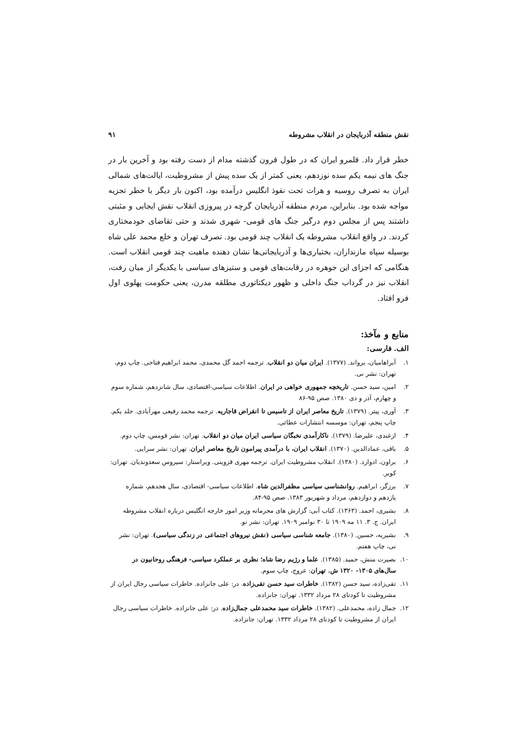نقش منطقه آذربایجان در انقلاب مشروطه ۹۱
خطر قرار داد. قلمرو ایران که در طول قرون گذشته مدام از دست رفته بود و آخرین بار در جنگ های نیمه یکم سده نوزدهم، یعنی کمتر از یک سده پیش از مشروطیت، ایالت‌های شمالی ایران به تصرف روسیه و هرات تحت نفوذ انگلیس درآمده بود، اکنون بار دیگر با خطر تجزیه مواجه شده بود. بنابراین، مردم منطقه آذربایجان گرچه در پیروزی انقلاب نقش ایجابی و مثبتی داشتند پس از مجلس دوم درگیر جنگ های قومی- شهری شدند و حتی تقاضای خودمختاری کردند. در واقع انقلاب مشروطه یک انقلاب چند قومی بود. تصرف تهران و خلع محمد علی شاه بوسیله سپاه مازنداران، بختیاری‌ها و آذربایجانی‌ها نشان دهنده ماهیت چند قومی انقلاب است. هنگامی که اجزای این جوهره در رقابت‌های قومی و ستیزهای سیاسی با یکدیگر از میان رفت، انقلاب نیز در گرداب جنگ داخلی و ظهور دیکتاتوری مطلقه مدرن، یعنی حکومت پهلوی اول فرو افتاد.
منابع و مآخذ:
الف. فارسی:
۱. آبراهامیان، یرواند. (۱۳۷۷). ایران میان دو انقلاب. ترجمه احمد گل محمدی، محمد ابراهیم فتاحی. چاپ دوم، تهران: نشر نی.
۲. امین، سید حسن. تاریخچه جمهوری خواهی در ایران. اطلاعات سیاسی-اقتصادی، سال شانزدهم، شماره سوم و چهارم، آذر و دی ۱۳۸۰. صص ۹۵-۸۶
۳. آوری، پیتر. (۱۳۷۹). تاریخ معاصر ایران از تاسیس تا انقراض قاجاریه. ترجمه محمد رفیعی مهرآبادی. جلد یکم. چاپ پنجم، تهران: موسسه انتشارات عطائی.
۴. ازغندی، علیرضا. (۱۳۷۹). ناکارآمدی نخبگان سیاسی ایران میان دو انقلاب. تهران: نشر قومس، چاپ دوم.
۵. باقی، عمادالدین. (۱۳۷۰). انقلاب ایران، با درآمدی پیرامون تاریخ معاصر ایران. تهران: نشر سرایی.
۶. براون، ادوارد. (۱۳۸۰). انقلاب مشروطیت ایران. ترجمه مهری قزوینی. ویراستار: سیروس سعدوندیان. تهران: کویر.
۷. برزگر، ابراهیم. روانشناسی سیاسی مظفرالدین شاه. اطلاعات سیاسی- اقتصادی، سال هجدهم، شماره یازدهم و دوازدهم، مرداد و شهریور ۱۳۸۳. صص ۹۵-۸۴.
۸. بشیری، احمد. (۱۳۶۳). کتاب آبی: گزارش های محرمانه وزیر امور خارجه انگلیس درباره انقلاب مشروطه ایران. ج. ۳. ۱۱ مه ۱۹۰۹ تا ۳۰ نوامبر ۱۹۰۹. تهران: نشر نو.
۹. بشیریه، حسین. (۱۳۸۰). جامعه شناسی سیاسی (نقش نیروهای اجتماعی در زندگی سیاسی). تهران: نشر نی، چاپ هفتم.
۱۰. بصیرت منش، حمید. (۱۳۸۵). علما و رژیم رضا شاه؛ نظری بر عملکرد سیاسی- فرهنگی روحانیون در سال‌های ۱۳۰۵- ۱۳۲۰ ش. تهران: عروج، چاپ سوم.
۱۱. تقی‌زاده، سید حسن (۱۳۸۲). خاطرات سید حسن تقی‌زاده. در: علی جانزاده. خاطرات سیاسی رجال ایران از مشروطیت تا کودتای ۲۸ مرداد ۱۳۳۲. تهران: جانزاده.
۱۲. جمال زاده، محمدعلی. (۱۳۸۲). خاطرات سید محمدعلی جمال‌زاده. در: علی جانزاده. خاطرات سیاسی رجال ایران از مشروطیت تا کودتای ۲۸ مرداد ۱۳۳۲. تهران: جانزاده.